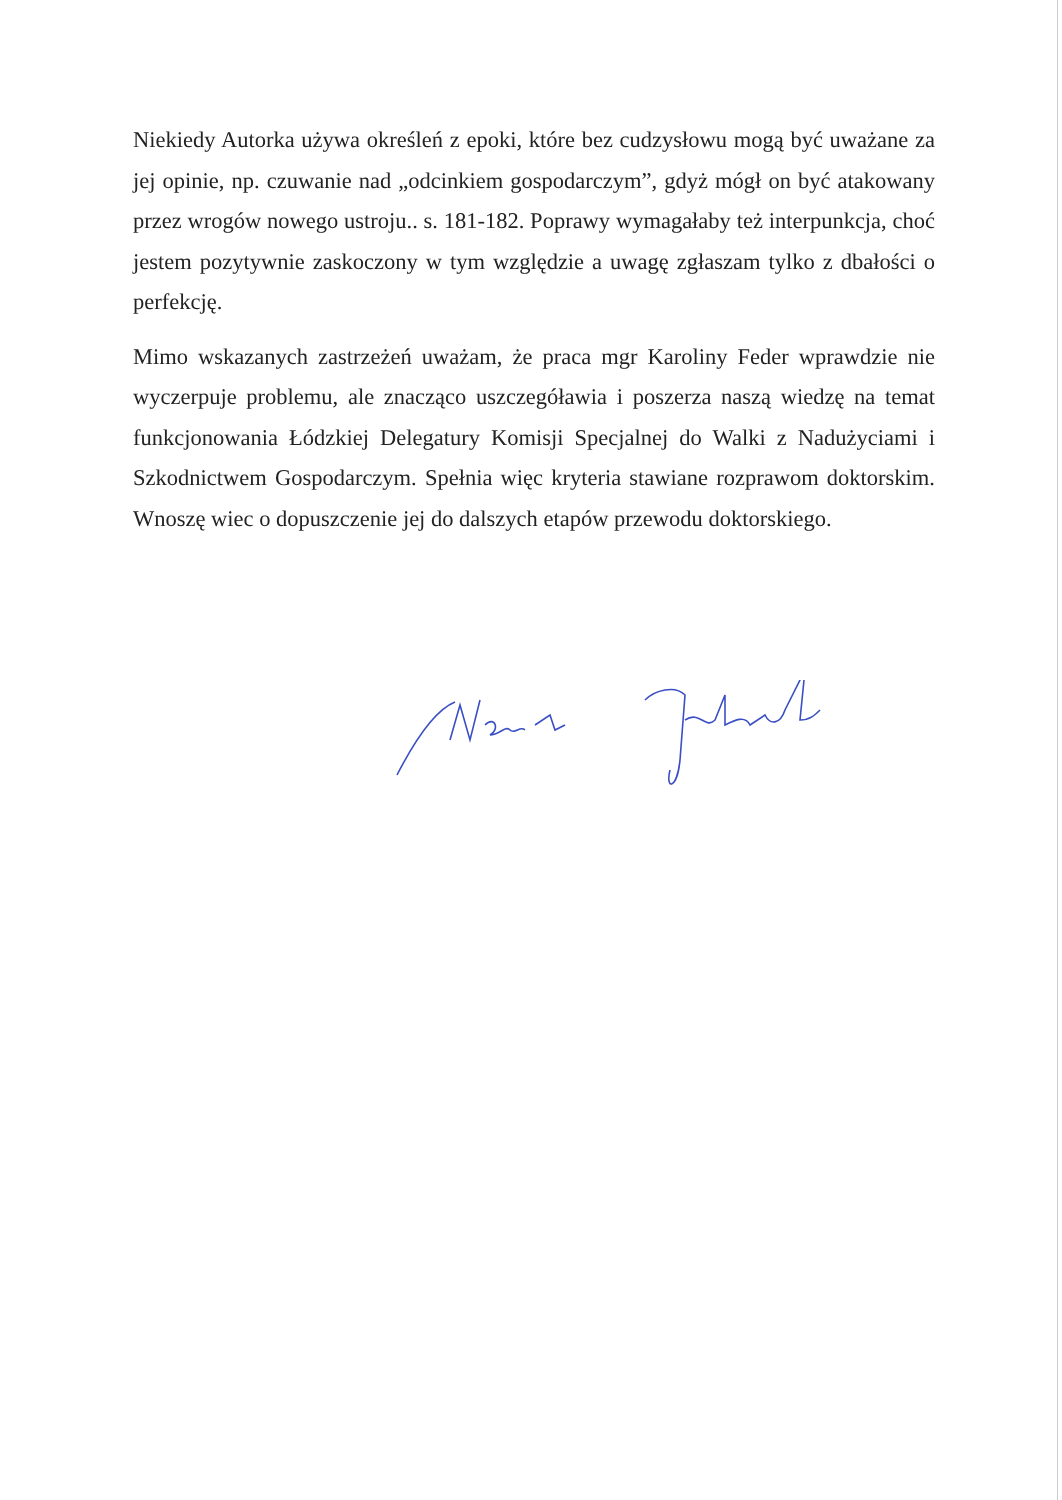Niekiedy Autorka używa określeń z epoki, które bez cudzysłowu mogą być uważane za jej opinie, np. czuwanie nad „odcinkiem gospodarczym”, gdyż mógł on być atakowany przez wrogów nowego ustroju.. s. 181-182. Poprawy wymagałaby też interpunkcja, choć jestem pozytywnie zaskoczony w tym względzie a uwagę zgłaszam tylko z dbałości o perfekcję.
Mimo wskazanych zastrzeżeń uważam, że praca mgr Karoliny Feder wprawdzie nie wyczerpuje problemu, ale znacząco uszczegóławia i poszerza naszą wiedzę na temat funkcjonowania Łódzkiej Delegatury Komisji Specjalnej do Walki z Nadużyciami i Szkodnictwem Gospodarczym. Spełnia więc kryteria stawiane rozprawom doktorskim. Wnoszę wiec o dopuszczenie jej do dalszych etapów przewodu doktorskiego.